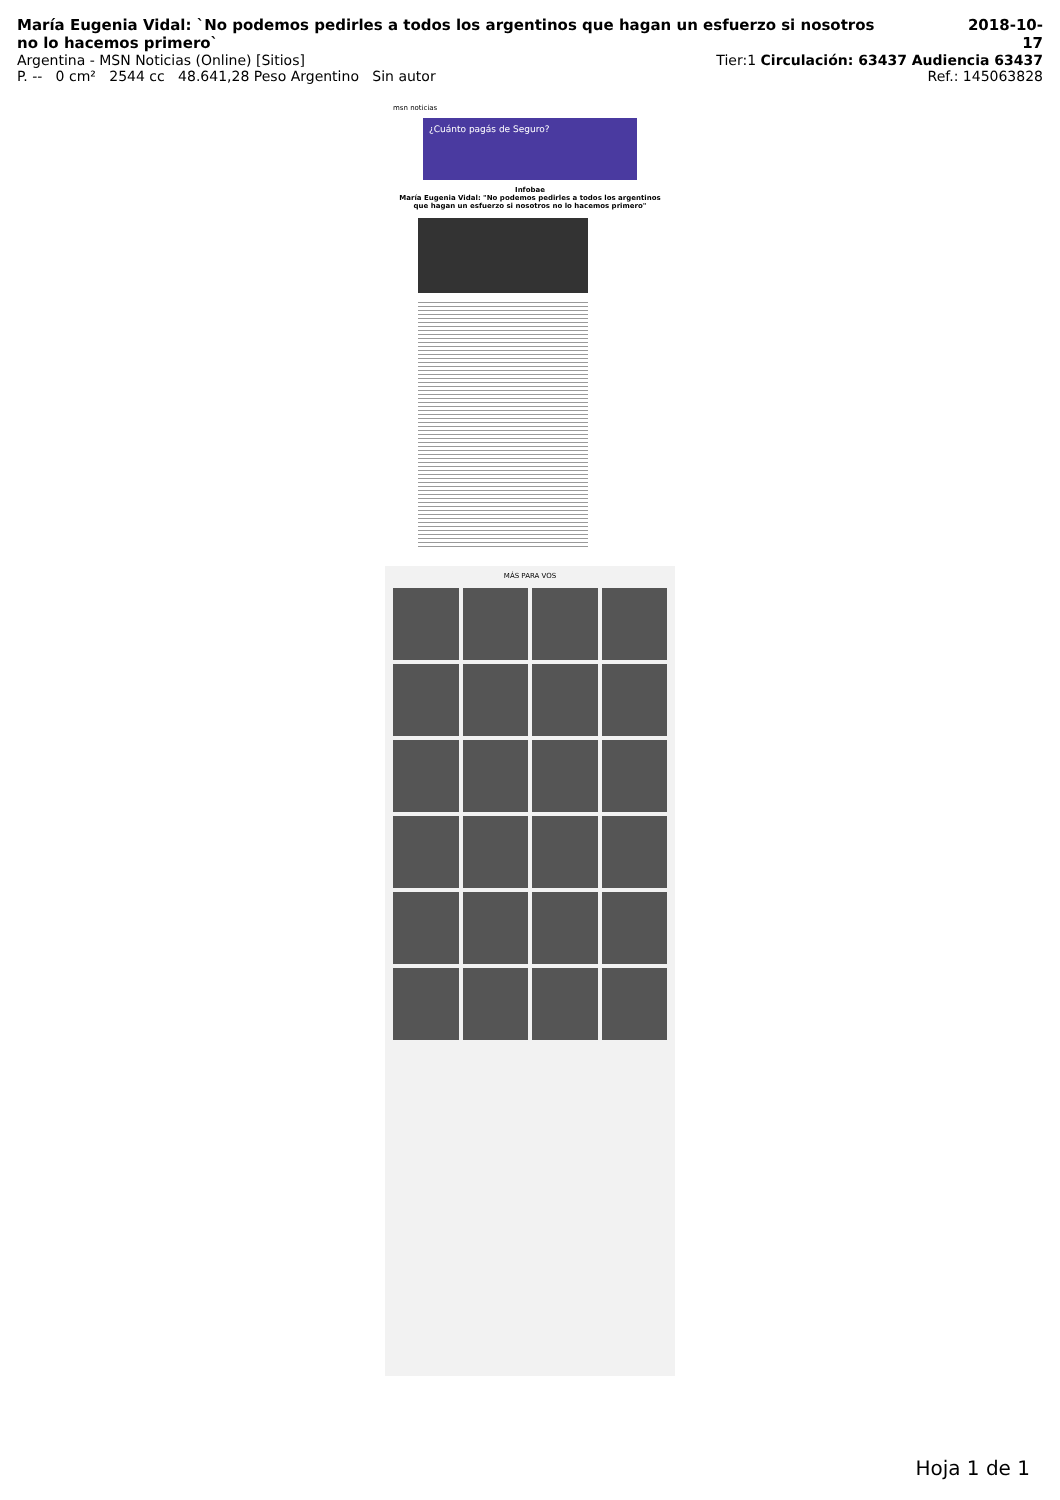María Eugenia Vidal: `No podemos pedirles a todos los argentinos que hagan un esfuerzo si nosotros no lo hacemos primero`
2018-10-17
Argentina - MSN Noticias (Online) [Sitios]
Tier:1 Circulación: 63437 Audiencia 63437
P. -- 0 cm² 2544 cc 48.641,28 Peso Argentino Sin autor
Ref.: 145063828
msn noticias
¿Cuánto pagás de Seguro?
Infobae
María Eugenia Vidal: "No podemos pedirles a todos los argentinos que hagan un esfuerzo si nosotros no lo hacemos primero"
MÁS PARA VOS
Hoja 1 de 1